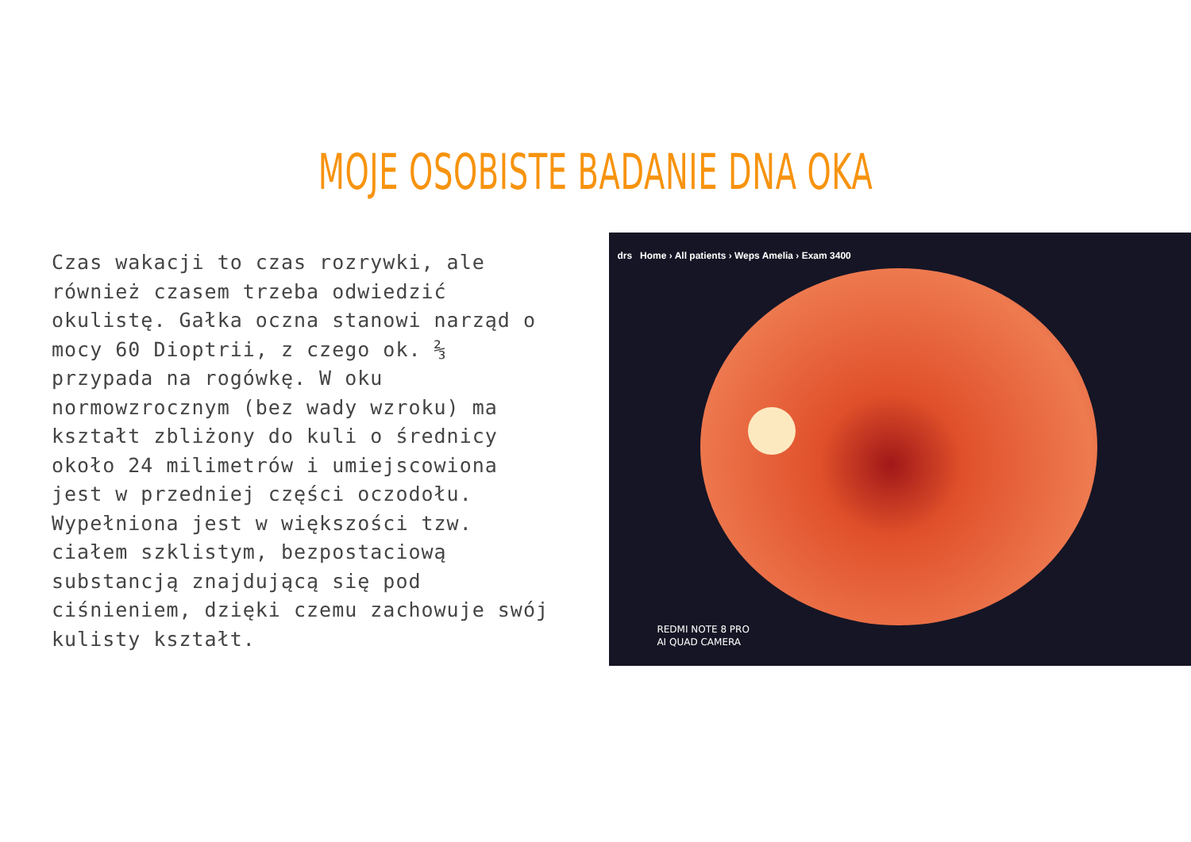MOJE OSOBISTE BADANIE DNA OKA
Czas wakacji to czas rozrywki, ale również czasem trzeba odwiedzić okulistę. Gałka oczna stanowi narząd o mocy 60 Dioptrii, z czego ok. ⅔ przypada na rogówkę. W oku normowzrocznym (bez wady wzroku) ma kształt zbliżony do kuli o średnicy około 24 milimetrów i umiejscowiona jest w przedniej części oczodołu. Wypełniona jest w większości tzw. ciałem szklistym, bezpostaciową substancją znajdującą się pod ciśnieniem, dzięki czemu zachowuje swój kulisty kształt.
drs Home › All patients › Weps Amelia › Exam 3400
REDMI NOTE 8 PRO
AI QUAD CAMERA